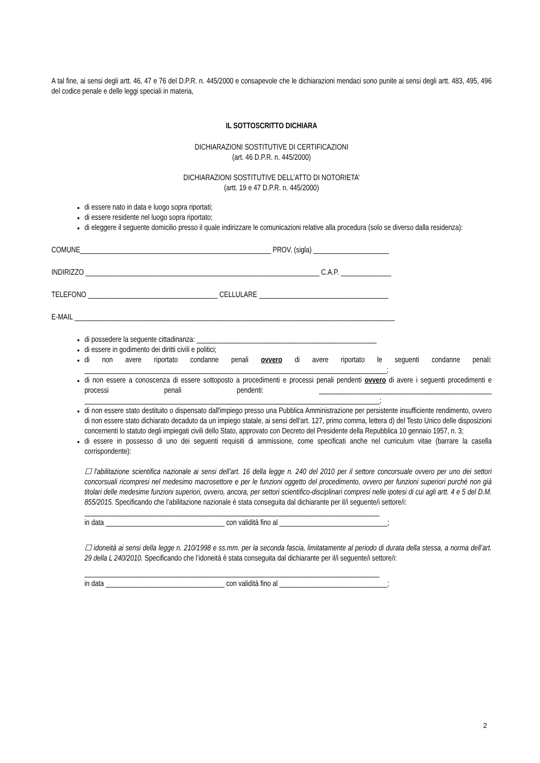A tal fine, ai sensi degli artt. 46, 47 e 76 del D.P.R. n. 445/2000 e consapevole che le dichiarazioni mendaci sono punite ai sensi degli artt. 483, 495, 496 del codice penale e delle leggi speciali in materia,
IL SOTTOSCRITTO DICHIARA
DICHIARAZIONI SOSTITUTIVE DI CERTIFICAZIONI
(art. 46 D.P.R. n. 445/2000)
DICHIARAZIONI SOSTITUTIVE DELL’ATTO DI NOTORIETA’
(artt. 19 e 47 D.P.R. n. 445/2000)
di essere nato in data e luogo sopra riportati;
di essere residente nel luogo sopra riportato;
di eleggere il seguente domicilio presso il quale indirizzare le comunicazioni relative alla procedura (solo se diverso dalla residenza):
COMUNE_____________________________________________________ PROV. (sigla) _____________________
INDIRIZZO _________________________________________________________________ C.A.P. ______________
TELEFONO ____________________________________ CELLULARE ____________________________________
E-MAIL _________________________________________________________________________________________
di possedere la seguente cittadinanza: __________________________________________________
di essere in godimento dei diritti civili e politici;
di non avere riportato condanne penali ovvero di avere riportato le seguenti condanne penali: ____________________________________________________________________________________;
di non essere a conoscenza di essere sottoposto a procedimenti e processi penali pendenti ovvero di avere i seguenti procedimenti e processi penali pendenti: ________________________________________________ __________________________________________________________________________________;
di non essere stato destituito o dispensato dall'impiego presso una Pubblica Amministrazione per persistente insufficiente rendimento, ovvero di non essere stato dichiarato decaduto da un impiego statale, ai sensi dell'art. 127, primo comma, lettera d) del Testo Unico delle disposizioni concernenti lo statuto degli impiegati civili dello Stato, approvato con Decreto del Presidente della Repubblica 10 gennaio 1957, n. 3;
di essere in possesso di uno dei seguenti requisiti di ammissione, come specificati anche nel curriculum vitae (barrare la casella corrispondente):
☐ l'abilitazione scientifica nazionale ai sensi dell’art. 16 della legge n. 240 del 2010 per il settore concorsuale ovvero per uno dei settori concorsuali ricompresi nel medesimo macrosettore e per le funzioni oggetto del procedimento, ovvero per funzioni superiori purché non già titolari delle medesime funzioni superiori, ovvero, ancora, per settori scientifico-disciplinari compresi nelle ipotesi di cui agli artt. 4 e 5 del D.M. 855/2015. Specificando che l’abilitazione nazionale è stata conseguita dal dichiarante per il/i seguente/i settore/i:
__________________________________________________________________________________
in data _________________________________ con validità fino al ______________________________;
☐ idoneità ai sensi della legge n. 210/1998 e ss.mm. per la seconda fascia, limitatamente al periodo di durata della stessa, a norma dell’art. 29 della L 240/2010. Specificando che l’idoneità è stata conseguita dal dichiarante per il/i seguente/i settore/i:
__________________________________________________________________________________
in data _________________________________ con validità fino al ______________________________;
2